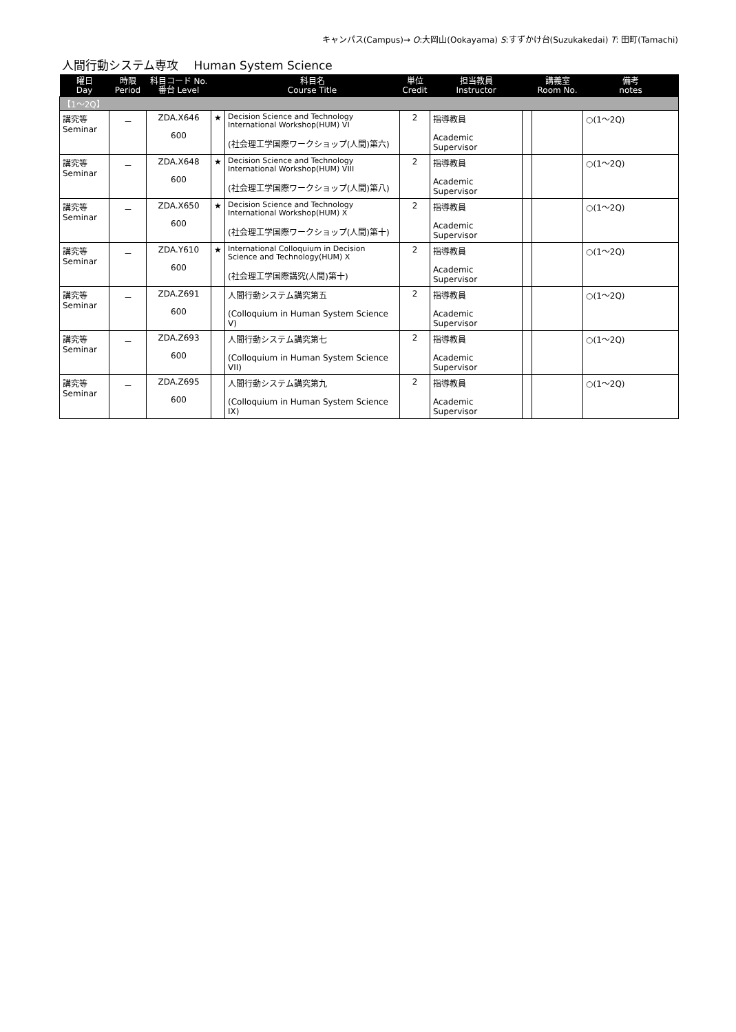キャンパス(Campus)→ O:大岡山(Ookayama) S:すずかけ台(Suzukakedai) T: 田町(Tamachi)
人間行動システム専攻　 Human System Science
| 曜日 Day | 時限 Period | 科目コード No. 番台 Level | | 科目名 Course Title | 単位 Credit | 担当教員 Instructor | | 講義室 Room No. | 備考 notes |
| --- | --- | --- | --- | --- | --- | --- | --- | --- | --- |
| 【1～2Q】 | | | | | | | | | |
| 講究等 Seminar | － | ZDA.X646 600 | ★ | Decision Science and Technology International Workshop(HUM) VI (社会理工学国際ワークショップ(人間)第六) | 2 | 指導教員 Academic Supervisor | | | ○(1～2Q) |
| 講究等 Seminar | － | ZDA.X648 600 | ★ | Decision Science and Technology International Workshop(HUM) VIII (社会理工学国際ワークショップ(人間)第八) | 2 | 指導教員 Academic Supervisor | | | ○(1～2Q) |
| 講究等 Seminar | － | ZDA.X650 600 | ★ | Decision Science and Technology International Workshop(HUM) X (社会理工学国際ワークショップ(人間)第十) | 2 | 指導教員 Academic Supervisor | | | ○(1～2Q) |
| 講究等 Seminar | － | ZDA.Y610 600 | ★ | International Colloquium in Decision Science and Technology(HUM) X (社会理工学国際講究(人間)第十) | 2 | 指導教員 Academic Supervisor | | | ○(1～2Q) |
| 講究等 Seminar | － | ZDA.Z691 600 | | 人間行動システム講究第五 (Colloquium in Human System Science V) | 2 | 指導教員 Academic Supervisor | | | ○(1～2Q) |
| 講究等 Seminar | － | ZDA.Z693 600 | | 人間行動システム講究第七 (Colloquium in Human System Science VII) | 2 | 指導教員 Academic Supervisor | | | ○(1～2Q) |
| 講究等 Seminar | － | ZDA.Z695 600 | | 人間行動システム講究第九 (Colloquium in Human System Science IX) | 2 | 指導教員 Academic Supervisor | | | ○(1～2Q) |